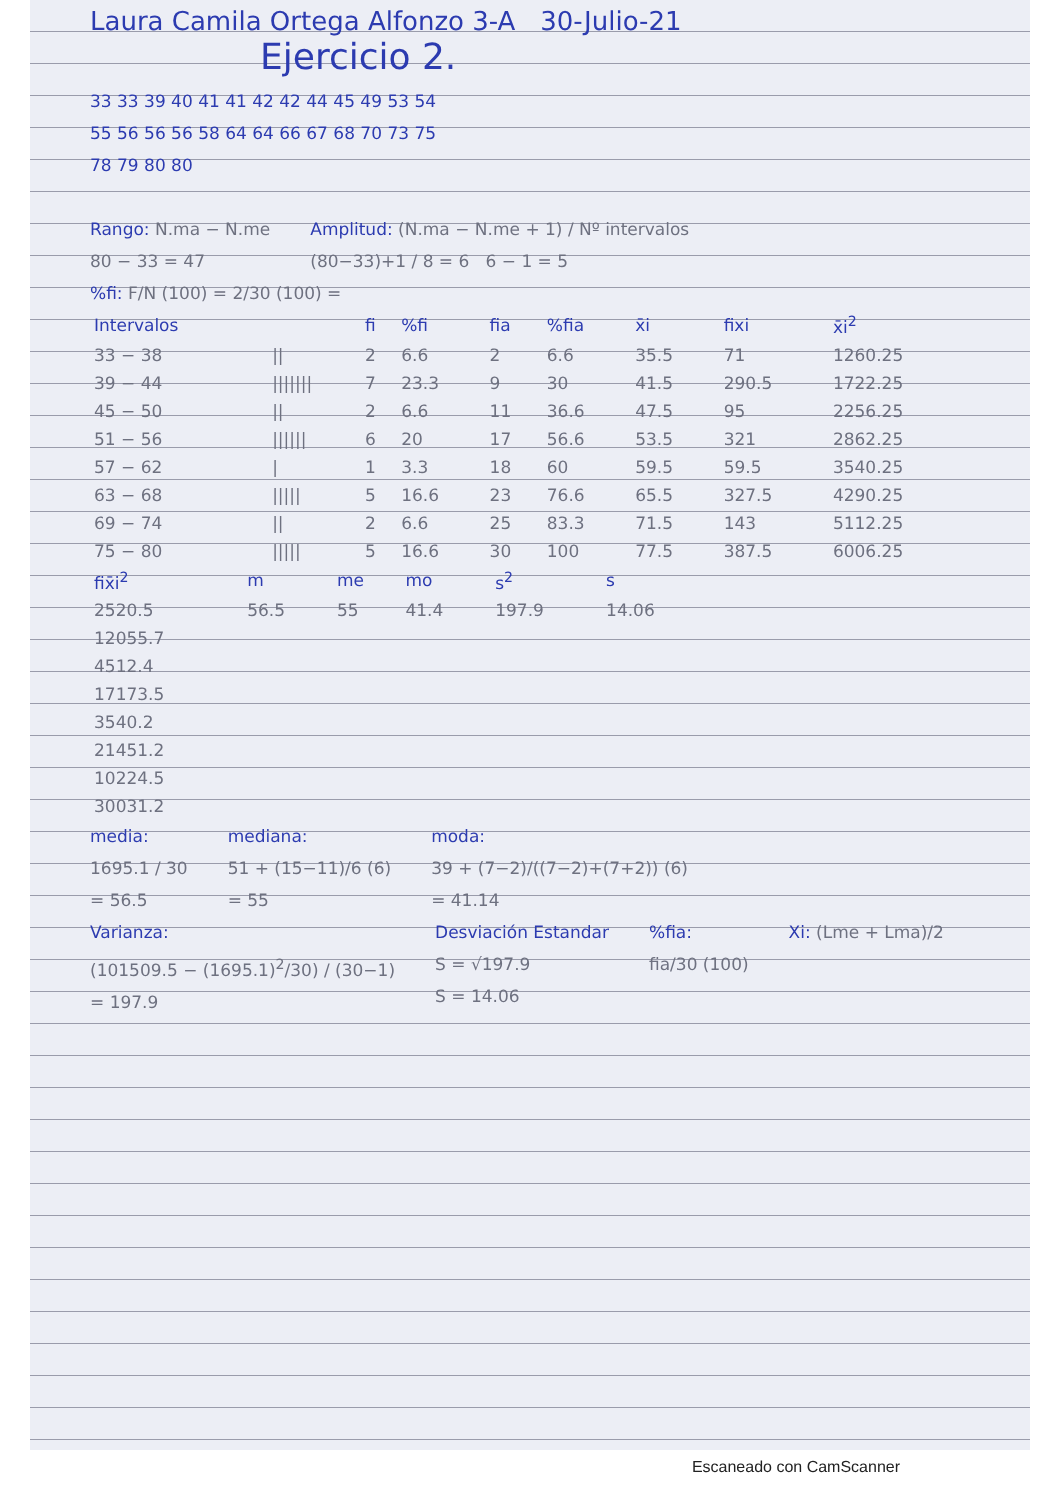Laura Camila Ortega Alfonzo 3-A 30-Julio-21
Ejercicio 2.
33 33 39 40 41 41 42 42 44 45 49 53 54
55 56 56 56 58 64 64 66 67 68 70 73 75
78 79 80 80
Rango: N.ma − N.me
80 − 33 = 47
Amplitud: (N.ma − N.me + 1) / Nº intervalos
(80−33)+1 / 8 = 6 6 − 1 = 5
%fi: F/N (100) = 2/30 (100) =
| Intervalos | | fi | %fi | fia | %fia | x̄i | fixi | x̄i<sup>2</sup> |
| --- | --- | --- | --- | --- | --- | --- | --- | --- |
| 33 − 38 | // | 2 | 6.6 | 2 | 6.6 | 35.5 | 71 | 1260.25 |
| 39 − 44 | /////// | 7 | 23.3 | 9 | 30 | 41.5 | 290.5 | 1722.25 |
| 45 − 50 | // | 2 | 6.6 | 11 | 36.6 | 47.5 | 95 | 2256.25 |
| 51 − 56 | ////// | 6 | 20 | 17 | 56.6 | 53.5 | 321 | 2862.25 |
| 57 − 62 | / | 1 | 3.3 | 18 | 60 | 59.5 | 59.5 | 3540.25 |
| 63 − 68 | ///// | 5 | 16.6 | 23 | 76.6 | 65.5 | 327.5 | 4290.25 |
| 69 − 74 | // | 2 | 6.6 | 25 | 83.3 | 71.5 | 143 | 5112.25 |
| 75 − 80 | ///// | 5 | 16.6 | 30 | 100 | 77.5 | 387.5 | 6006.25 |
| fix̄i<sup>2</sup> | m | me | mo | s<sup>2</sup> | s |
| --- | --- | --- | --- | --- | --- |
| 2520.5 | 56.5 | 55 | 41.4 | 197.9 | 14.06 |
| 12055.7 | | | | | |
| 4512.4 | | | | | |
| 17173.5 | | | | | |
| 3540.2 | | | | | |
| 21451.2 | | | | | |
| 10224.5 | | | | | |
| 30031.2 | | | | | |
media:
1695.1 / 30
= 56.5
mediana:
51 + (15−11)/6 (6)
= 55
moda:
39 + (7−2)/((7−2)+(7+2)) (6)
= 41.14
Varianza:
(101509.5 − (1695.1)<sup>2</sup>/30) / (30−1)
= 197.9
Desviación Estandar
S = √197.9
S = 14.06
%fia:
fia/30 (100)
Xi: (Lme + Lma)/2
Escaneado con CamScanner